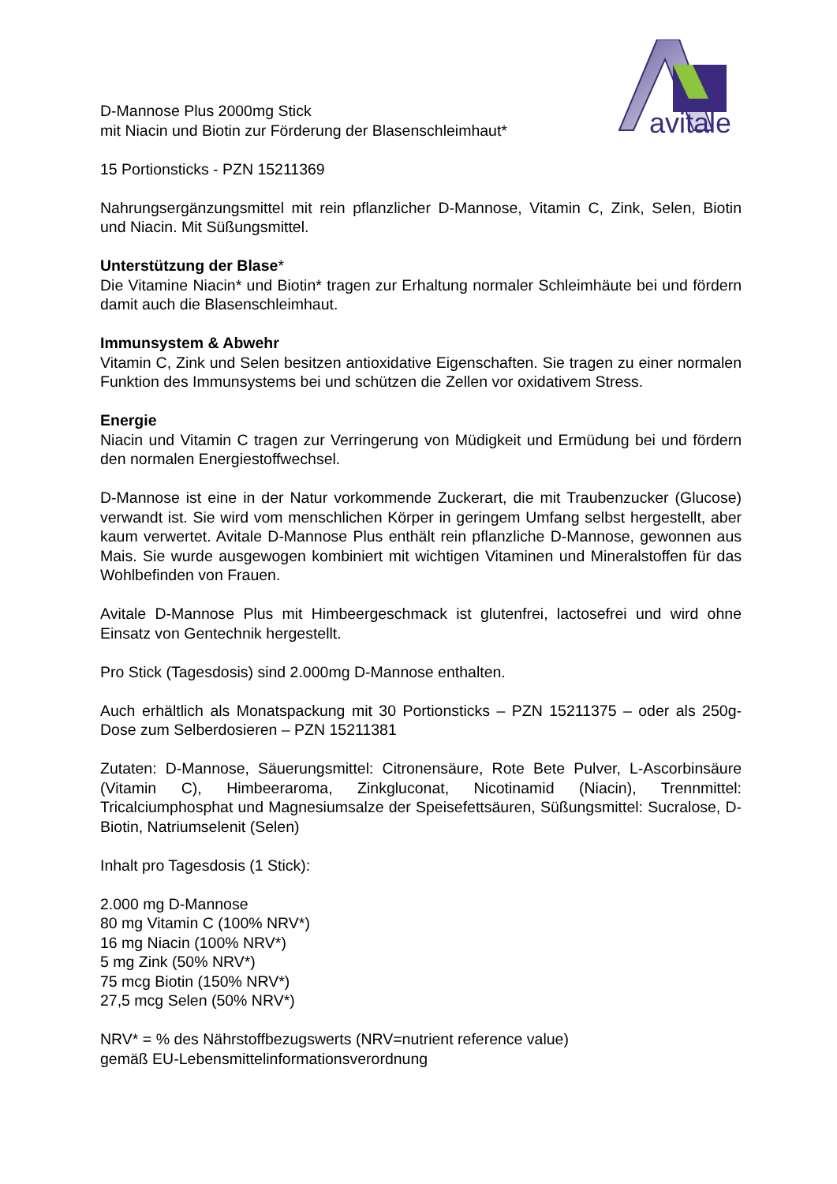avitale
D-Mannose Plus 2000mg Stick
mit Niacin und Biotin zur Förderung der Blasenschleimhaut*
15 Portionsticks - PZN 15211369
Nahrungsergänzungsmittel mit rein pflanzlicher D-Mannose, Vitamin C, Zink, Selen, Biotin und Niacin. Mit Süßungsmittel.
Unterstützung der Blase*
Die Vitamine Niacin* und Biotin* tragen zur Erhaltung normaler Schleimhäute bei und fördern damit auch die Blasenschleimhaut.
Immunsystem & Abwehr
Vitamin C, Zink und Selen besitzen antioxidative Eigenschaften. Sie tragen zu einer normalen Funktion des Immunsystems bei und schützen die Zellen vor oxidativem Stress.
Energie
Niacin und Vitamin C tragen zur Verringerung von Müdigkeit und Ermüdung bei und fördern den normalen Energiestoffwechsel.
D-Mannose ist eine in der Natur vorkommende Zuckerart, die mit Traubenzucker (Glucose) verwandt ist. Sie wird vom menschlichen Körper in geringem Umfang selbst hergestellt, aber kaum verwertet. Avitale D-Mannose Plus enthält rein pflanzliche D-Mannose, gewonnen aus Mais. Sie wurde ausgewogen kombiniert mit wichtigen Vitaminen und Mineralstoffen für das Wohlbefinden von Frauen.
Avitale D-Mannose Plus mit Himbeergeschmack ist glutenfrei, lactosefrei und wird ohne Einsatz von Gentechnik hergestellt.
Pro Stick (Tagesdosis) sind 2.000mg D-Mannose enthalten.
Auch erhältlich als Monatspackung mit 30 Portionsticks – PZN 15211375 – oder als 250g-Dose zum Selberdosieren – PZN 15211381
Zutaten: D-Mannose, Säuerungsmittel: Citronensäure, Rote Bete Pulver, L-Ascorbinsäure (Vitamin C), Himbeeraroma, Zinkgluconat, Nicotinamid (Niacin), Trennmittel: Tricalciumphosphat und Magnesiumsalze der Speisefettsäuren, Süßungsmittel: Sucralose, D-Biotin, Natriumselenit (Selen)
Inhalt pro Tagesdosis (1 Stick):
2.000 mg D-Mannose
80 mg Vitamin C (100% NRV*)
16 mg Niacin (100% NRV*)
5 mg Zink (50% NRV*)
75 mcg Biotin (150% NRV*)
27,5 mcg Selen (50% NRV*)
NRV* = % des Nährstoffbezugswerts (NRV=nutrient reference value)
gemäß EU-Lebensmittelinformationsverordnung